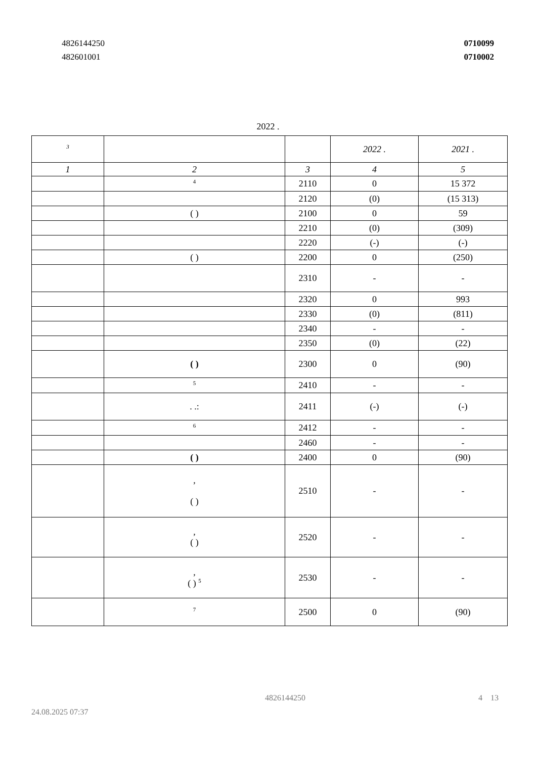0710099
0710002
4826144250
482601001
2022 .
| <sup>3</sup> | | | 2022 . | 2021 . |
| --- | --- | --- | --- | --- |
| 1 | 2 | 3 | 4 | 5 |
| | <sup>4</sup> | 2110 | 0 | 15 372 |
| | | 2120 | (0) | (15 313) |
| | ( ) | 2100 | 0 | 59 |
| | | 2210 | (0) | (309) |
| | | 2220 | (-) | (-) |
| | ( ) | 2200 | 0 | (250) |
| | | 2310 | - | - |
| | | 2320 | 0 | 993 |
| | | 2330 | (0) | (811) |
| | | 2340 | - | - |
| | | 2350 | (0) | (22) |
| | ( ) | 2300 | 0 | (90) |
| | <sup>5</sup> | 2410 | - | - |
| | . .: | 2411 | (-) | (-) |
| | <sup>6</sup> | 2412 | - | - |
| | | 2460 | - | - |
| | ( ) | 2400 | 0 | (90) |
| | , ( ) | 2510 | - | - |
| | , ( ) | 2520 | - | - |
| | , ( ) <sup>5</sup> | 2530 | - | - |
| | <sup>7</sup> | 2500 | 0 | (90) |
4826144250 4 13
24.08.2025 07:37